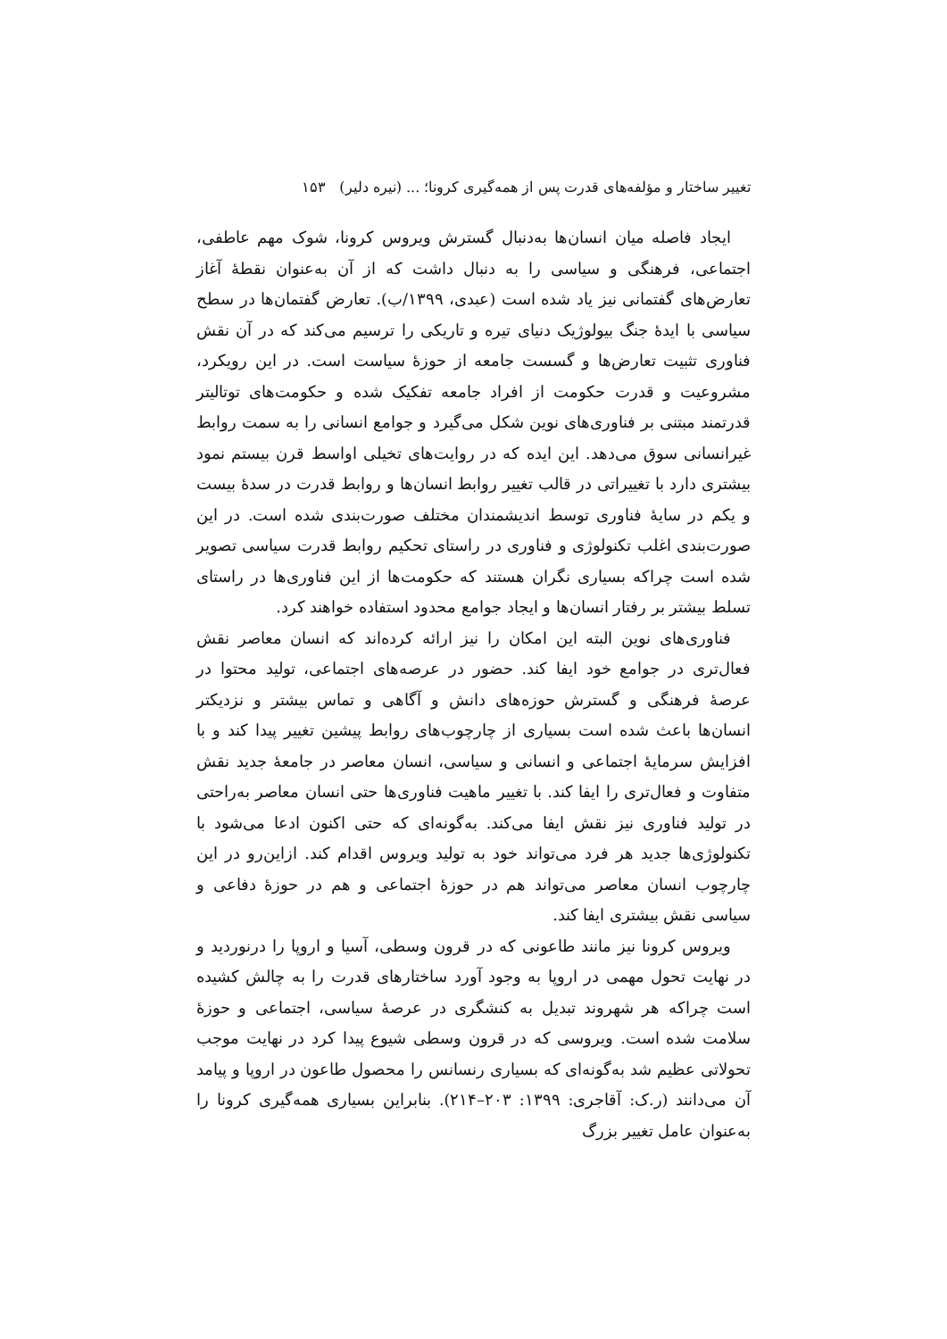تغییر ساختار و مؤلفه‌های قدرت پس از همه‌گیری کرونا؛ ... (نیره دلیر) ۱۵۳
ایجاد فاصله میان انسان‌ها به‌دنبال گسترش ویروس کرونا، شوک مهم عاطفی، اجتماعی، فرهنگی و سیاسی را به دنبال داشت که از آن به‌عنوان نقطهٔ آغاز تعارض‌های گفتمانی نیز یاد شده است (عبدی، ۱۳۹۹/ب). تعارض گفتمان‌ها در سطح سیاسی با ایدهٔ جنگ بیولوژیک دنیای تیره و تاریکی را ترسیم می‌کند که در آن نقش فناوری تثبیت تعارض‌ها و گسست جامعه از حوزهٔ سیاست است. در این رویکرد، مشروعیت و قدرت حکومت از افراد جامعه تفکیک شده و حکومت‌های توتالیتر قدرتمند مبتنی بر فناوری‌های نوین شکل می‌گیرد و جوامع انسانی را به سمت روابط غیرانسانی سوق می‌دهد. این ایده که در روایت‌های تخیلی اواسط قرن بیستم نمود بیشتری دارد با تغییراتی در قالب تغییر روابط انسان‌ها و روابط قدرت در سدهٔ بیست و یکم در سایهٔ فناوری توسط اندیشمندان مختلف صورت‌بندی شده است. در این صورت‌بندی اغلب تکنولوژی و فناوری در راستای تحکیم روابط قدرت سیاسی تصویر شده است چراکه بسیاری نگران هستند که حکومت‌ها از این فناوری‌ها در راستای تسلط بیشتر بر رفتار انسان‌ها و ایجاد جوامع محدود استفاده خواهند کرد.
فناوری‌های نوین البته این امکان را نیز ارائه کرده‌اند که انسان معاصر نقش فعال‌تری در جوامع خود ایفا کند. حضور در عرصه‌های اجتماعی، تولید محتوا در عرصهٔ فرهنگی و گسترش حوزه‌های دانش و آگاهی و تماس بیشتر و نزدیکتر انسان‌ها باعث شده است بسیاری از چارچوب‌های روابط پیشین تغییر پیدا کند و با افزایش سرمایهٔ اجتماعی و انسانی و سیاسی، انسان معاصر در جامعهٔ جدید نقش متفاوت و فعال‌تری را ایفا کند. با تغییر ماهیت فناوری‌ها حتی انسان معاصر به‌راحتی در تولید فناوری نیز نقش ایفا می‌کند. به‌گونه‌ای که حتی اکنون ادعا می‌شود با تکنولوژی‌ها جدید هر فرد می‌تواند خود به تولید ویروس اقدام کند. ازاین‌رو در این چارچوب انسان معاصر می‌تواند هم در حوزهٔ اجتماعی و هم در حوزهٔ دفاعی و سیاسی نقش بیشتری ایفا کند.
ویروس کرونا نیز مانند طاعونی که در قرون وسطی، آسیا و اروپا را درنوردید و در نهایت تحول مهمی در اروپا به وجود آورد ساختارهای قدرت را به چالش کشیده است چراکه هر شهروند تبدیل به کنشگری در عرصهٔ سیاسی، اجتماعی و حوزهٔ سلامت شده است. ویروسی که در قرون وسطی شیوع پیدا کرد در نهایت موجب تحولاتی عظیم شد به‌گونه‌ای که بسیاری رنسانس را محصول طاعون در اروپا و پیامد آن می‌دانند (ر.ک: آقاجری: ۱۳۹۹: ۲۰۳–۲۱۴). بنابراین بسیاری همه‌گیری کرونا را به‌عنوان عامل تغییر بزرگ